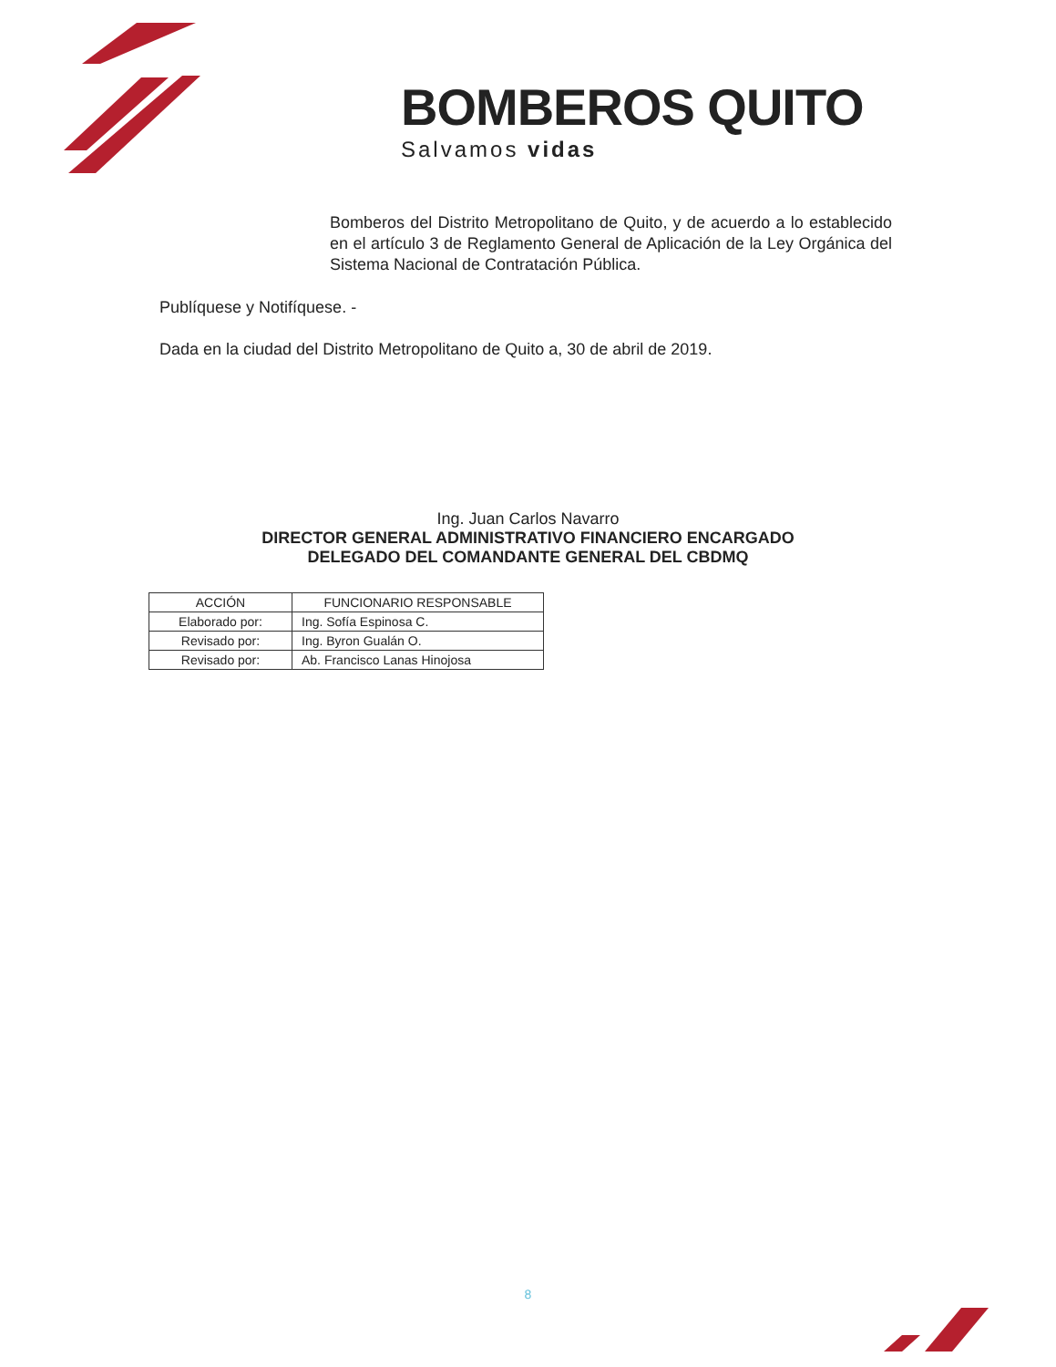BOMBEROS QUITO
Salvamos vidas
Bomberos del Distrito Metropolitano de Quito, y de acuerdo a lo establecido en el artículo 3 de Reglamento General de Aplicación de la Ley Orgánica del Sistema Nacional de Contratación Pública.
Publíquese y Notifíquese. -
Dada en la ciudad del Distrito Metropolitano de Quito a, 30 de abril de 2019.
Ing. Juan Carlos Navarro
DIRECTOR GENERAL ADMINISTRATIVO FINANCIERO ENCARGADO
DELEGADO DEL COMANDANTE GENERAL DEL CBDMQ
| ACCIÓN | FUNCIONARIO RESPONSABLE |
| --- | --- |
| Elaborado por: | Ing. Sofía Espinosa C. |
| Revisado por: | Ing. Byron Gualán O. |
| Revisado por: | Ab. Francisco Lanas Hinojosa |
8